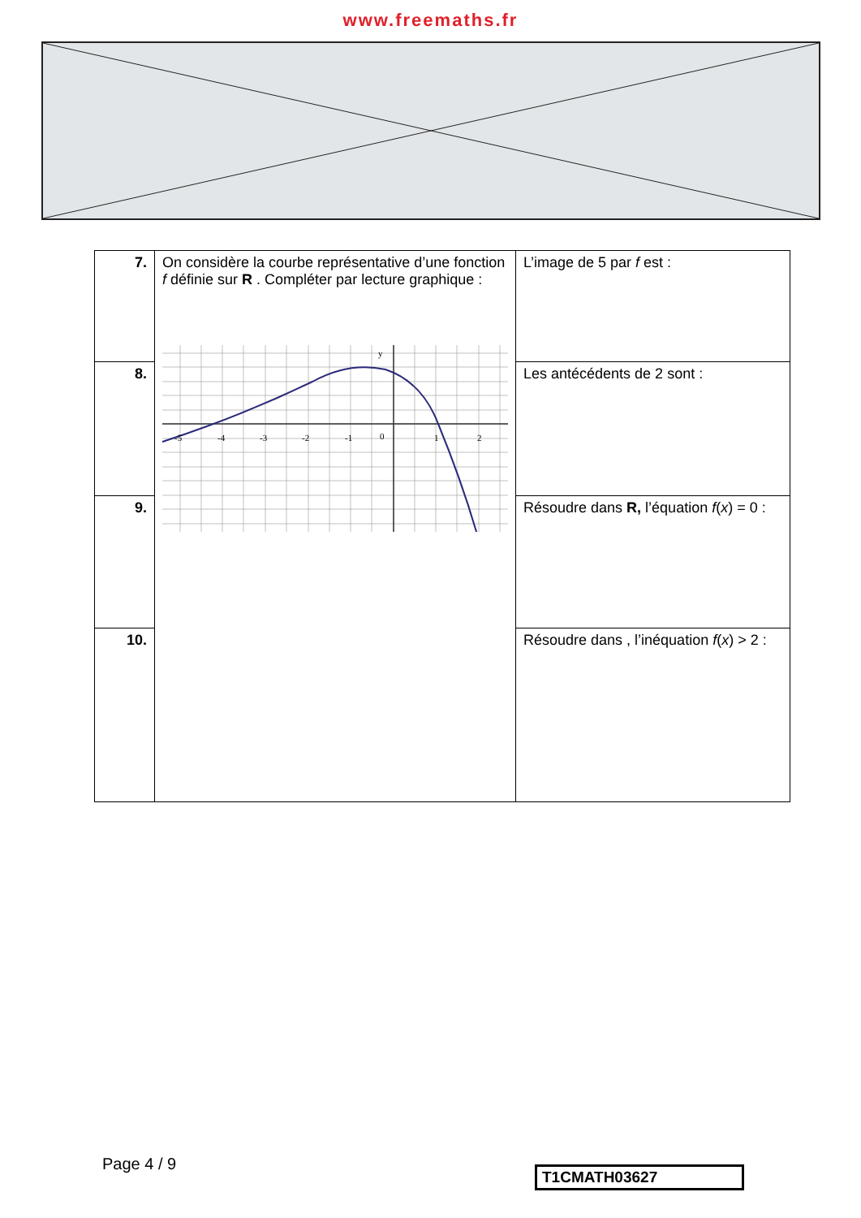www.freemaths.fr
| 7. | On considère la courbe représentative d’une fonction f définie sur R . Compléter par lecture graphique : -5 -4 -3 -2 -1 0 1 2 y | L’image de 5 par f est : |
| 8. | | Les antécédents de 2 sont : |
| 9. | | Résoudre dans R, l’équation f ( x ) = 0 : |
| 10. | | Résoudre dans , l’inéquation f ( x ) > 2 : |
Page 4 / 9 T1CMATH03627